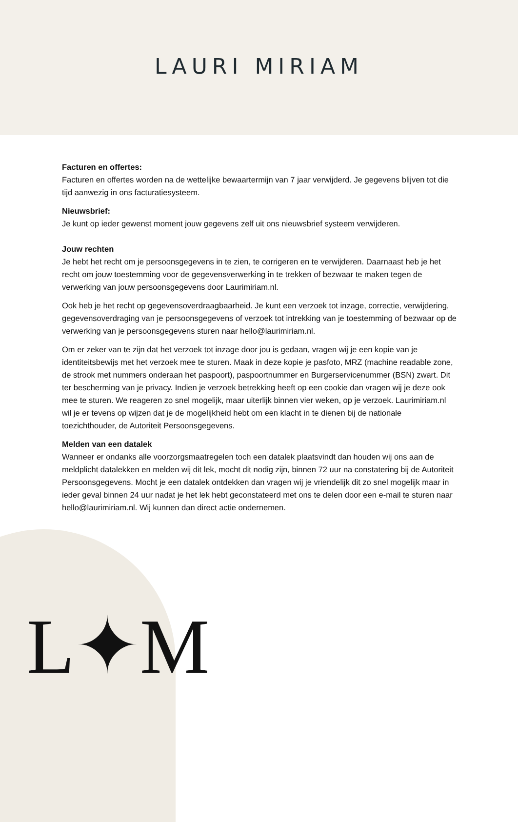LAURI MIRIAM
L✦M
Facturen en offertes:
Facturen en offertes worden na de wettelijke bewaartermijn van 7 jaar verwijderd. Je gegevens blijven tot die tijd aanwezig in ons facturatiesysteem.
Nieuwsbrief:
Je kunt op ieder gewenst moment jouw gegevens zelf uit ons nieuwsbrief systeem verwijderen.
Jouw rechten
Je hebt het recht om je persoonsgegevens in te zien, te corrigeren en te verwijderen. Daarnaast heb je het recht om jouw toestemming voor de gegevensverwerking in te trekken of bezwaar te maken tegen de verwerking van jouw persoonsgegevens door Laurimiriam.nl.
Ook heb je het recht op gegevensoverdraagbaarheid. Je kunt een verzoek tot inzage, correctie, verwijdering, gegevensoverdraging van je persoonsgegevens of verzoek tot intrekking van je toestemming of bezwaar op de verwerking van je persoonsgegevens sturen naar hello@laurimiriam.nl.
Om er zeker van te zijn dat het verzoek tot inzage door jou is gedaan, vragen wij je een kopie van je identiteitsbewijs met het verzoek mee te sturen. Maak in deze kopie je pasfoto, MRZ (machine readable zone, de strook met nummers onderaan het paspoort), paspoortnummer en Burgerservicenummer (BSN) zwart. Dit ter bescherming van je privacy. Indien je verzoek betrekking heeft op een cookie dan vragen wij je deze ook mee te sturen. We reageren zo snel mogelijk, maar uiterlijk binnen vier weken, op je verzoek. Laurimiriam.nl wil je er tevens op wijzen dat je de mogelijkheid hebt om een klacht in te dienen bij de nationale toezichthouder, de Autoriteit Persoonsgegevens.
Melden van een datalek
Wanneer er ondanks alle voorzorgsmaatregelen toch een datalek plaatsvindt dan houden wij ons aan de meldplicht datalekken en melden wij dit lek, mocht dit nodig zijn, binnen 72 uur na constatering bij de Autoriteit Persoonsgegevens. Mocht je een datalek ontdekken dan vragen wij je vriendelijk dit zo snel mogelijk maar in ieder geval binnen 24 uur nadat je het lek hebt geconstateerd met ons te delen door een e-mail te sturen naar hello@laurimiriam. nl. Wij kunnen dan direct actie ondernemen.